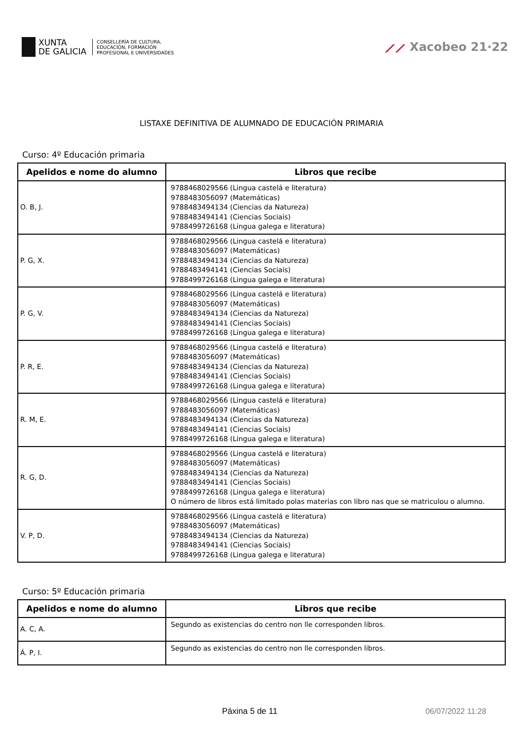XUNTA
DE GALICIA
CONSELLERÍA DE CULTURA,
EDUCACIÓN, FORMACIÓN
PROFESIONAL E UNIVERSIDADES
⟋⟋ Xacobeo 21·22
LISTAXE DEFINITIVA DE ALUMNADO DE EDUCACIÓN PRIMARIA
Curso: 4º Educación primaria
| Apelidos e nome do alumno | Libros que recibe |
| --- | --- |
| O. B, J. | 9788468029566 (Lingua castelá e literatura) 9788483056097 (Matemáticas) 9788483494134 (Ciencias da Natureza) 9788483494141 (Ciencias Sociais) 9788499726168 (Lingua galega e literatura) |
| P. G, X. | 9788468029566 (Lingua castelá e literatura) 9788483056097 (Matemáticas) 9788483494134 (Ciencias da Natureza) 9788483494141 (Ciencias Sociais) 9788499726168 (Lingua galega e literatura) |
| P. G, V. | 9788468029566 (Lingua castelá e literatura) 9788483056097 (Matemáticas) 9788483494134 (Ciencias da Natureza) 9788483494141 (Ciencias Sociais) 9788499726168 (Lingua galega e literatura) |
| P. R, E. | 9788468029566 (Lingua castelá e literatura) 9788483056097 (Matemáticas) 9788483494134 (Ciencias da Natureza) 9788483494141 (Ciencias Sociais) 9788499726168 (Lingua galega e literatura) |
| R. M, E. | 9788468029566 (Lingua castelá e literatura) 9788483056097 (Matemáticas) 9788483494134 (Ciencias da Natureza) 9788483494141 (Ciencias Sociais) 9788499726168 (Lingua galega e literatura) |
| R. G, D. | 9788468029566 (Lingua castelá e literatura) 9788483056097 (Matemáticas) 9788483494134 (Ciencias da Natureza) 9788483494141 (Ciencias Sociais) 9788499726168 (Lingua galega e literatura) O número de libros está limitado polas materias con libro nas que se matriculou o alumno. |
| V. P, D. | 9788468029566 (Lingua castelá e literatura) 9788483056097 (Matemáticas) 9788483494134 (Ciencias da Natureza) 9788483494141 (Ciencias Sociais) 9788499726168 (Lingua galega e literatura) |
Curso: 5º Educación primaria
| Apelidos e nome do alumno | Libros que recibe |
| --- | --- |
| A. C, A. | Segundo as existencias do centro non lle corresponden libros. |
| Á. P, I. | Segundo as existencias do centro non lle corresponden libros. |
Páxina 5 de 11 06/07/2022 11:28